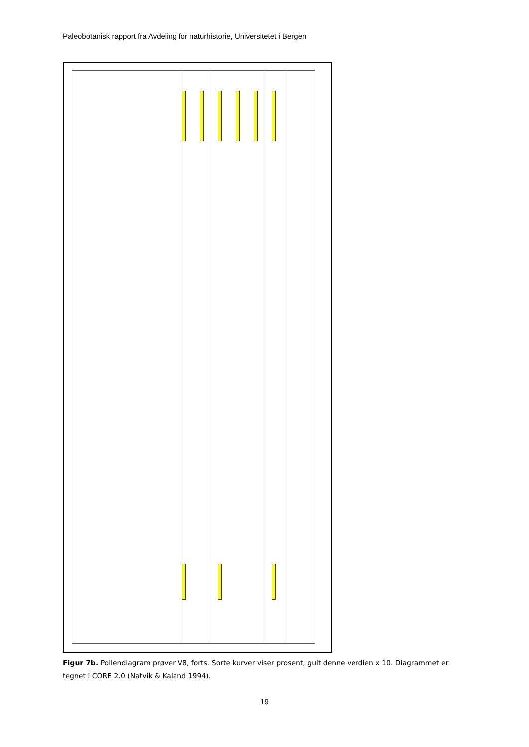Paleobotanisk rapport fra Avdeling for naturhistorie, Universitetet i Bergen
Figur 7b. Pollendiagram prøver V8, forts. Sorte kurver viser prosent, gult denne verdien x 10. Diagrammet er tegnet i CORE 2.0 (Natvik & Kaland 1994).
19